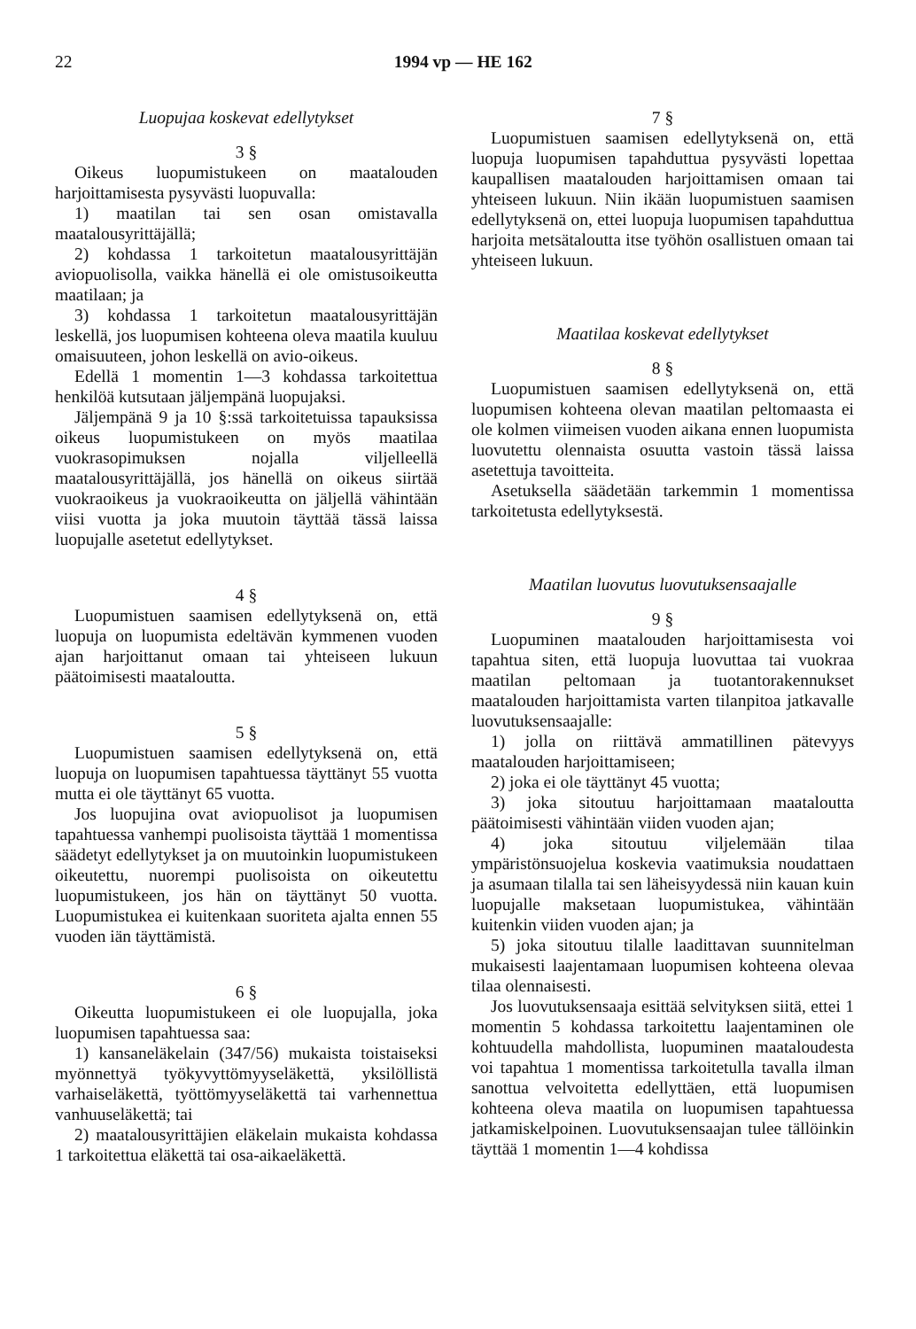22 1994 vp — HE 162
Luopujaa koskevat edellytykset
3 §
Oikeus luopumistukeen on maatalouden harjoittamisesta pysyvästi luopuvalla:
1) maatilan tai sen osan omistavalla maatalousyrittäjällä;
2) kohdassa 1 tarkoitetun maatalousyrittäjän aviopuolisolla, vaikka hänellä ei ole omistusoikeutta maatilaan; ja
3) kohdassa 1 tarkoitetun maatalousyrittäjän leskellä, jos luopumisen kohteena oleva maatila kuuluu omaisuuteen, johon leskellä on avio-oikeus.
Edellä 1 momentin 1—3 kohdassa tarkoitettua henkilöä kutsutaan jäljempänä luopujaksi.
Jäljempänä 9 ja 10 §:ssä tarkoitetuissa tapauksissa oikeus luopumistukeen on myös maatilaa vuokrasopimuksen nojalla viljelleellä maatalousyrittäjällä, jos hänellä on oikeus siirtää vuokraoikeus ja vuokraoikeutta on jäljellä vähintään viisi vuotta ja joka muutoin täyttää tässä laissa luopujalle asetetut edellytykset.
4 §
Luopumistuen saamisen edellytyksenä on, että luopuja on luopumista edeltävän kymmenen vuoden ajan harjoittanut omaan tai yhteiseen lukuun päätoimisesti maataloutta.
5 §
Luopumistuen saamisen edellytyksenä on, että luopuja on luopumisen tapahtuessa täyttänyt 55 vuotta mutta ei ole täyttänyt 65 vuotta.
Jos luopujina ovat aviopuolisot ja luopumisen tapahtuessa vanhempi puolisoista täyttää 1 momentissa säädetyt edellytykset ja on muutoinkin luopumistukeen oikeutettu, nuorempi puolisoista on oikeutettu luopumistukeen, jos hän on täyttänyt 50 vuotta. Luopumistukea ei kuitenkaan suoriteta ajalta ennen 55 vuoden iän täyttämistä.
6 §
Oikeutta luopumistukeen ei ole luopujalla, joka luopumisen tapahtuessa saa:
1) kansaneläkelain (347/56) mukaista toistaiseksi myönnettyä työkyvyttömyyseläkettä, yksilöllistä varhaiseläkettä, työttömyyseläkettä tai varhennettua vanhuuseläkettä; tai
2) maatalousyrittäjien eläkelain mukaista kohdassa 1 tarkoitettua eläkettä tai osa-aikaeläkettä.
7 §
Luopumistuen saamisen edellytyksenä on, että luopuja luopumisen tapahduttua pysyvästi lopettaa kaupallisen maatalouden harjoittamisen omaan tai yhteiseen lukuun. Niin ikään luopumistuen saamisen edellytyksenä on, ettei luopuja luopumisen tapahduttua harjoita metsätaloutta itse työhön osallistuen omaan tai yhteiseen lukuun.
Maatilaa koskevat edellytykset
8 §
Luopumistuen saamisen edellytyksenä on, että luopumisen kohteena olevan maatilan peltomaasta ei ole kolmen viimeisen vuoden aikana ennen luopumista luovutettu olennaista osuutta vastoin tässä laissa asetettuja tavoitteita.
Asetuksella säädetään tarkemmin 1 momentissa tarkoitetusta edellytyksestä.
Maatilan luovutus luovutuksensaajalle
9 §
Luopuminen maatalouden harjoittamisesta voi tapahtua siten, että luopuja luovuttaa tai vuokraa maatilan peltomaan ja tuotantorakennukset maatalouden harjoittamista varten tilanpitoa jatkavalle luovutuksensaajalle:
1) jolla on riittävä ammatillinen pätevyys maatalouden harjoittamiseen;
2) joka ei ole täyttänyt 45 vuotta;
3) joka sitoutuu harjoittamaan maataloutta päätoimisesti vähintään viiden vuoden ajan;
4) joka sitoutuu viljelemään tilaa ympäristönsuojelua koskevia vaatimuksia noudattaen ja asumaan tilalla tai sen läheisyydessä niin kauan kuin luopujalle maksetaan luopumistukea, vähintään kuitenkin viiden vuoden ajan; ja
5) joka sitoutuu tilalle laadittavan suunnitelman mukaisesti laajentamaan luopumisen kohteena olevaa tilaa olennaisesti.
Jos luovutuksensaaja esittää selvityksen siitä, ettei 1 momentin 5 kohdassa tarkoitettu laajentaminen ole kohtuudella mahdollista, luopuminen maataloudesta voi tapahtua 1 momentissa tarkoitetulla tavalla ilman sanottua velvoitetta edellyttäen, että luopumisen kohteena oleva maatila on luopumisen tapahtuessa jatkamiskelpoinen. Luovutuksensaajan tulee tällöinkin täyttää 1 momentin 1—4 kohdissa